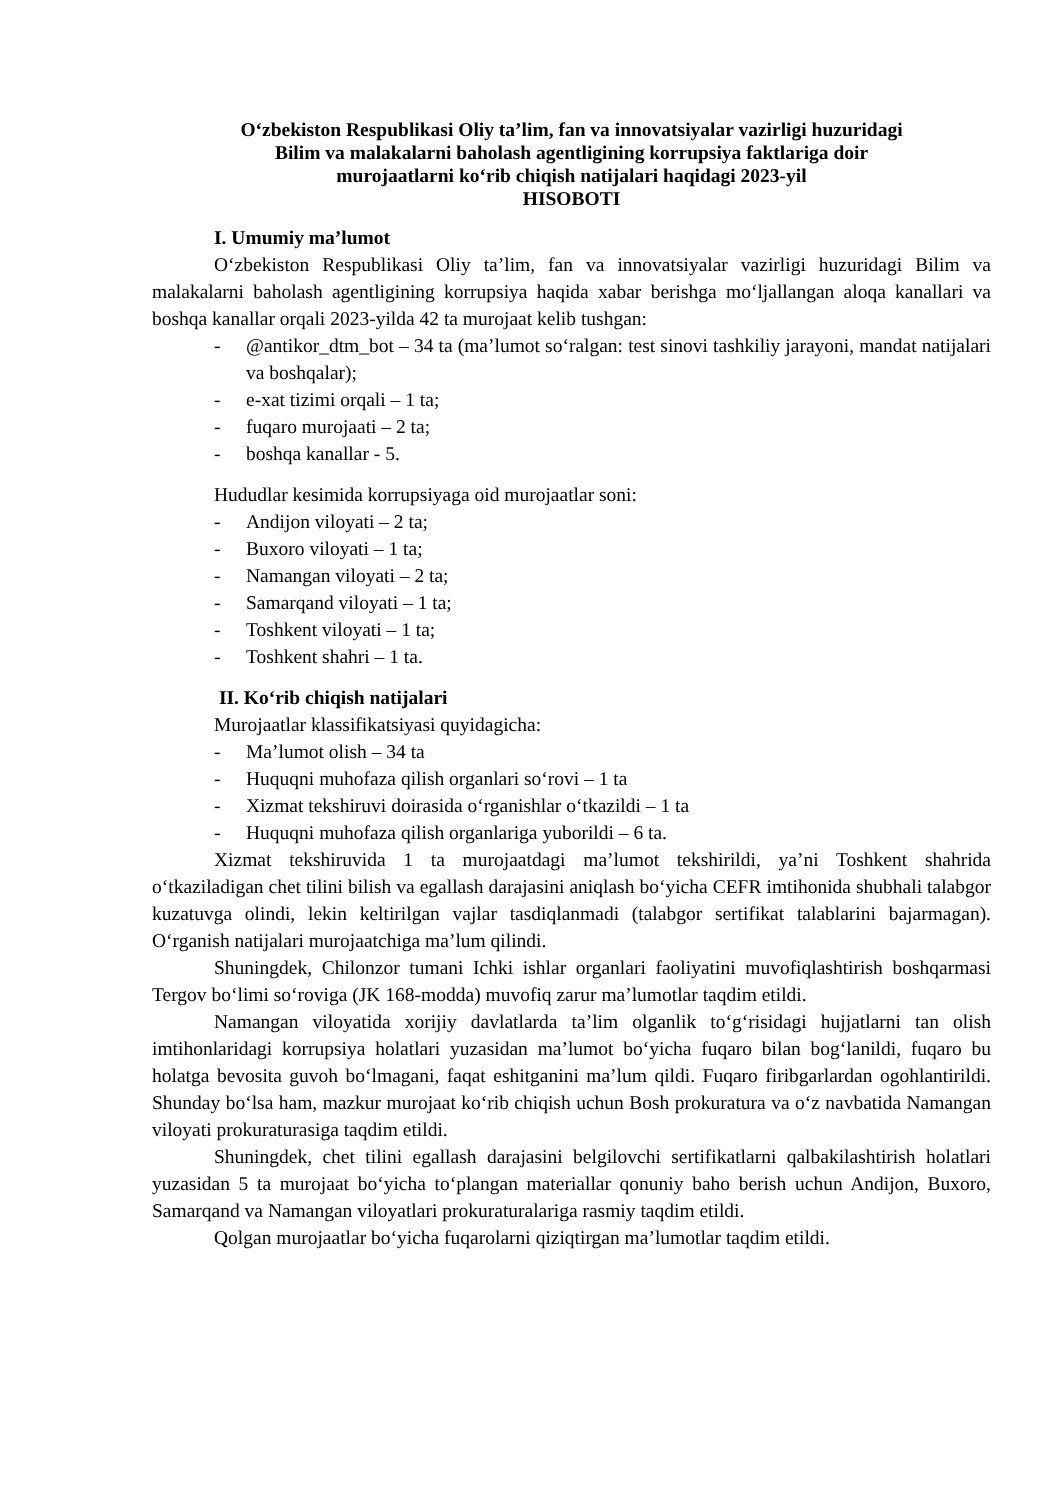O‘zbekiston Respublikasi Oliy ta’lim, fan va innovatsiyalar vazirligi huzuridagi
Bilim va malakalarni baholash agentligining korrupsiya faktlariga doir
murojaatlarni ko‘rib chiqish natijalari haqidagi 2023-yil
HISOBOTI
I. Umumiy ma’lumot
O‘zbekiston Respublikasi Oliy ta’lim, fan va innovatsiyalar vazirligi huzuridagi Bilim va malakalarni baholash agentligining korrupsiya haqida xabar berishga mo‘ljallangan aloqa kanallari va boshqa kanallar orqali 2023-yilda 42 ta murojaat kelib tushgan:
- @antikor_dtm_bot – 34 ta (ma’lumot so‘ralgan: test sinovi tashkiliy jarayoni, mandat natijalari va boshqalar);
- e-xat tizimi orqali – 1 ta;
- fuqaro murojaati – 2 ta;
- boshqa kanallar - 5.
Hududlar kesimida korrupsiyaga oid murojaatlar soni:
- Andijon viloyati – 2 ta;
- Buxoro viloyati – 1 ta;
- Namangan viloyati – 2 ta;
- Samarqand viloyati – 1 ta;
- Toshkent viloyati – 1 ta;
- Toshkent shahri – 1 ta.
II. Ko‘rib chiqish natijalari
Murojaatlar klassifikatsiyasi quyidagicha:
- Ma’lumot olish – 34 ta
- Huquqni muhofaza qilish organlari so‘rovi – 1 ta
- Xizmat tekshiruvi doirasida o‘rganishlar o‘tkazildi – 1 ta
- Huquqni muhofaza qilish organlariga yuborildi – 6 ta.
Xizmat tekshiruvida 1 ta murojaatdagi ma’lumot tekshirildi, ya’ni Toshkent shahrida o‘tkaziladigan chet tilini bilish va egallash darajasini aniqlash bo‘yicha CEFR imtihonida shubhali talabgor kuzatuvga olindi, lekin keltirilgan vajlar tasdiqlanmadi (talabgor sertifikat talablarini bajarmagan). O‘rganish natijalari murojaatchiga ma’lum qilindi.
Shuningdek, Chilonzor tumani Ichki ishlar organlari faoliyatini muvofiqlashtirish boshqarmasi Tergov bo‘limi so‘roviga (JK 168-modda) muvofiq zarur ma’lumotlar taqdim etildi.
Namangan viloyatida xorijiy davlatlarda ta’lim olganlik to‘g‘risidagi hujjatlarni tan olish imtihonlaridagi korrupsiya holatlari yuzasidan ma’lumot bo‘yicha fuqaro bilan bog‘lanildi, fuqaro bu holatga bevosita guvoh bo‘lmagani, faqat eshitganini ma’lum qildi. Fuqaro firibgarlardan ogohlantirildi. Shunday bo‘lsa ham, mazkur murojaat ko‘rib chiqish uchun Bosh prokuratura va o‘z navbatida Namangan viloyati prokuraturasiga taqdim etildi.
Shuningdek, chet tilini egallash darajasini belgilovchi sertifikatlarni qalbakilashtirish holatlari yuzasidan 5 ta murojaat bo‘yicha to‘plangan materiallar qonuniy baho berish uchun Andijon, Buxoro, Samarqand va Namangan viloyatlari prokuraturalariga rasmiy taqdim etildi.
Qolgan murojaatlar bo‘yicha fuqarolarni qiziqtirgan ma’lumotlar taqdim etildi.